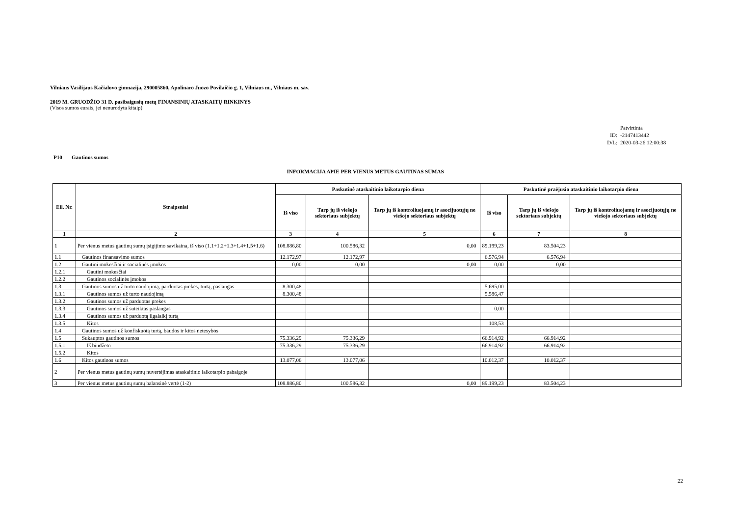Vilniaus Vasilijaus Kačialovo gimnazija, 290005860, Apolinaro Juozo Povilaičio g. 1, Vilniaus m., Vilniaus m. sav.
2019 M. GRUODŽIO 31 D. pasibaigusių metų FINANSINIŲ ATASKAITŲ RINKINYS
(Visos sumos eurais, jei nenurodyta kitaip)
Patvirtinta
ID: -2147413442
D/L: 2020-03-26 12:00:38
P10 Gautinos sumos
INFORMACIJA APIE PER VIENUS METUS GAUTINAS SUMAS
| Eil. Nr. | Straipsniai | Paskutinė ataskaitinio laikotarpio diena | | | Paskutinė praėjusio ataskaitinio laikotarpio diena | | |
| --- | --- | --- | --- | --- | --- | --- | --- |
| | | Iš viso | Tarp jų iš viešojo sektoriaus subjektų | Tarp jų iš kontroliuojamų ir asocijuotųjų ne viešojo sektoriaus subjektų | Iš viso | Tarp jų iš viešojo sektoriaus subjektų | Tarp jų iš kontroliuojamų ir asocijuotųjų ne viešojo sektoriaus subjektų |
| 1 | 2 | 3 | 4 | 5 | 6 | 7 | 8 |
| 1 | Per vienus metus gautinų sumų įsigijimo savikaina, iš viso (1.1+1.2+1.3+1.4+1.5+1.6) | 108.886,80 | 100.586,32 | 0,00 | 89.199,23 | 83.504,23 | |
| 1.1 | Gautinos finansavimo sumos | 12.172,97 | 12.172,97 | | 6.576,94 | 6.576,94 | |
| 1.2 | Gautini mokesčiai ir socialinės įmokos | 0,00 | 0,00 | 0,00 | 0,00 | 0,00 | |
| 1.2.1 | Gautini mokesčiai | | | | | | |
| 1.2.2 | Gautinos socialinės įmokos | | | | | | |
| 1.3 | Gautinos sumos už turto naudojimą, parduotas prekes, turtą, paslaugas | 8.300,48 | | | 5.695,00 | | |
| 1.3.1 | Gautinos sumos už turto naudojimą | 8.300,48 | | | 5.586,47 | | |
| 1.3.2 | Gautinos sumos už parduotas prekes | | | | | | |
| 1.3.3 | Gautinos sumos už suteiktas paslaugas | | | | 0,00 | | |
| 1.3.4 | Gautinos sumos už parduotą ilgalaikį turtą | | | | | | |
| 1.3.5 | Kitos | | | | 108,53 | | |
| 1.4 | Gautinos sumos už konfiskuotą turtą, baudos ir kitos netesybos | | | | | | |
| 1.5 | Sukauptos gautinos sumos | 75.336,29 | 75.336,29 | | 66.914,92 | 66.914,92 | |
| 1.5.1 | Iš biudžeto | 75.336,29 | 75.336,29 | | 66.914,92 | 66.914,92 | |
| 1.5.2 | Kitos | | | | | | |
| 1.6 | Kitos gautinos sumos | 13.077,06 | 13.077,06 | | 10.012,37 | 10.012,37 | |
| 2 | Per vienus metus gautinų sumų nuvertėjimas ataskaitinio laikotarpio pabaigoje | | | | | | |
| 3 | Per vienus metus gautinų sumų balansinė vertė (1-2) | 108.886,80 | 100.586,32 | 0,00 | 89.199,23 | 83.504,23 | |
22